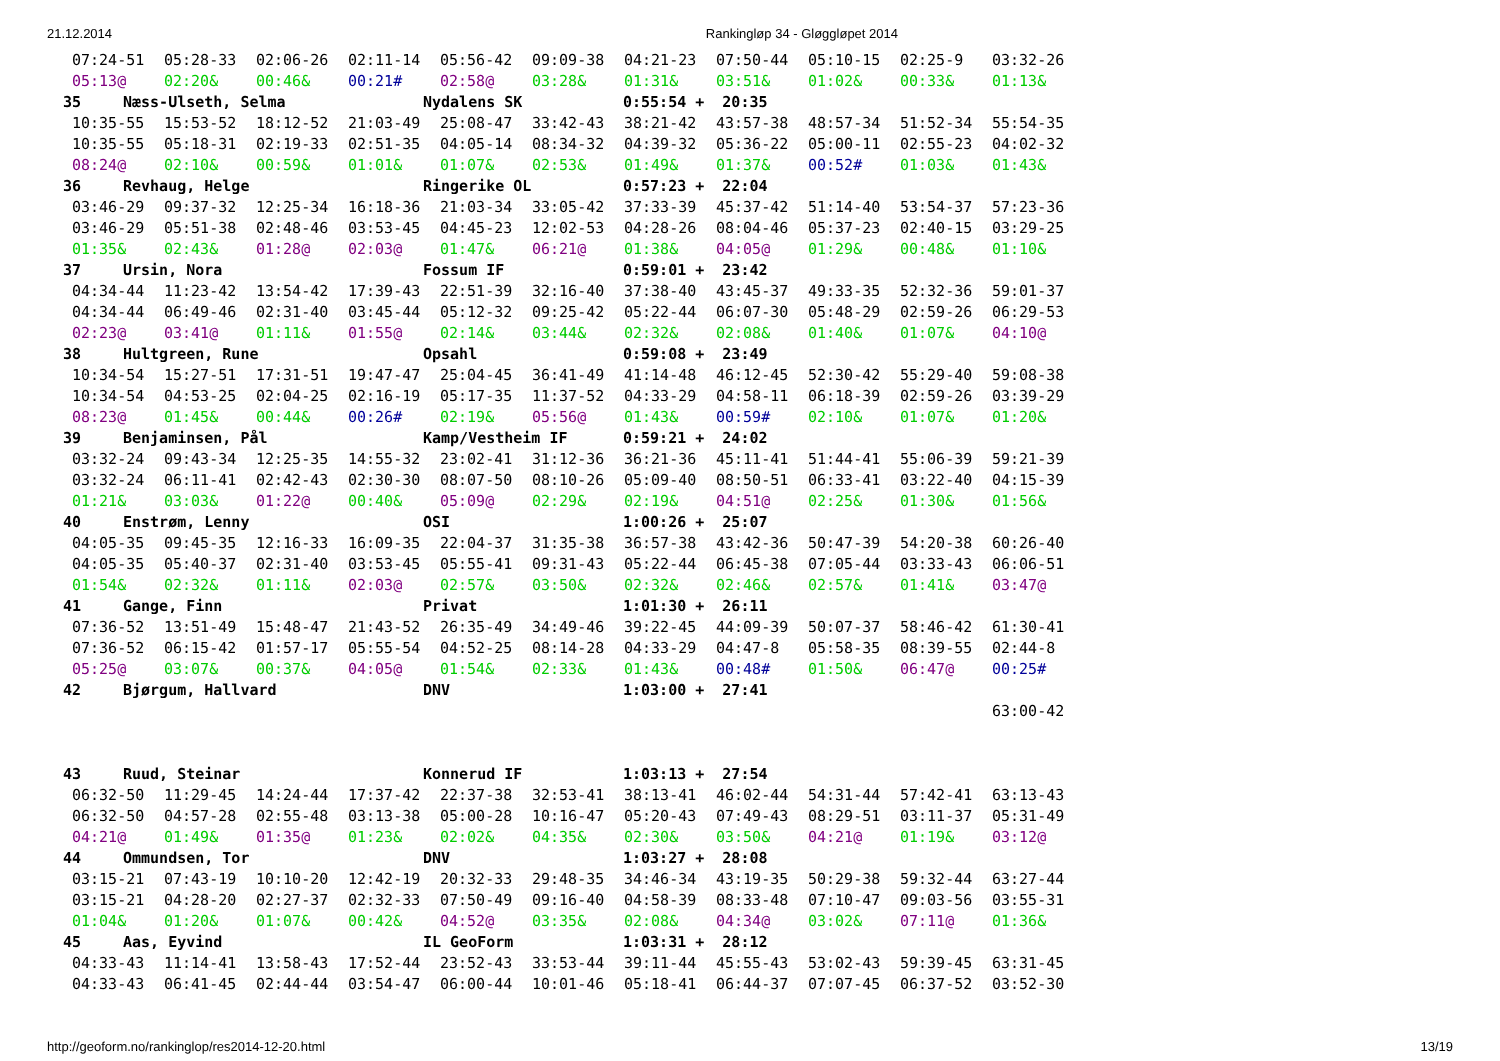21.12.2014 Rankingløp 34 - Gløggløpet 2014
| 07:24-51 | 05:28-33 | 02:06-26 | 02:11-14 | 05:56-42 | 09:09-38 | 04:21-23 | 07:50-44 | 05:10-15 | 02:25-9 | 03:32-26 |
| 05:13@ | 02:20& | 00:46& | 00:21# | 02:58@ | 03:28& | 01:31& | 03:51& | 01:02& | 00:33& | 01:13& |
| 35 Næss-Ulseth, Selma Nydalens SK 0:55:54 + 20:35 | | | | | | | | | | |
| 10:35-55 | 15:53-52 | 18:12-52 | 21:03-49 | 25:08-47 | 33:42-43 | 38:21-42 | 43:57-38 | 48:57-34 | 51:52-34 | 55:54-35 |
| 10:35-55 | 05:18-31 | 02:19-33 | 02:51-35 | 04:05-14 | 08:34-32 | 04:39-32 | 05:36-22 | 05:00-11 | 02:55-23 | 04:02-32 |
| 08:24@ | 02:10& | 00:59& | 01:01& | 01:07& | 02:53& | 01:49& | 01:37& | 00:52# | 01:03& | 01:43& |
| 36 Revhaug, Helge Ringerike OL 0:57:23 + 22:04 | | | | | | | | | | |
| 03:46-29 | 09:37-32 | 12:25-34 | 16:18-36 | 21:03-34 | 33:05-42 | 37:33-39 | 45:37-42 | 51:14-40 | 53:54-37 | 57:23-36 |
| 03:46-29 | 05:51-38 | 02:48-46 | 03:53-45 | 04:45-23 | 12:02-53 | 04:28-26 | 08:04-46 | 05:37-23 | 02:40-15 | 03:29-25 |
| 01:35& | 02:43& | 01:28@ | 02:03@ | 01:47& | 06:21@ | 01:38& | 04:05@ | 01:29& | 00:48& | 01:10& |
| 37 Ursin, Nora Fossum IF 0:59:01 + 23:42 | | | | | | | | | | |
| 04:34-44 | 11:23-42 | 13:54-42 | 17:39-43 | 22:51-39 | 32:16-40 | 37:38-40 | 43:45-37 | 49:33-35 | 52:32-36 | 59:01-37 |
| 04:34-44 | 06:49-46 | 02:31-40 | 03:45-44 | 05:12-32 | 09:25-42 | 05:22-44 | 06:07-30 | 05:48-29 | 02:59-26 | 06:29-53 |
| 02:23@ | 03:41@ | 01:11& | 01:55@ | 02:14& | 03:44& | 02:32& | 02:08& | 01:40& | 01:07& | 04:10@ |
| 38 Hultgreen, Rune Opsahl 0:59:08 + 23:49 | | | | | | | | | | |
| 10:34-54 | 15:27-51 | 17:31-51 | 19:47-47 | 25:04-45 | 36:41-49 | 41:14-48 | 46:12-45 | 52:30-42 | 55:29-40 | 59:08-38 |
| 10:34-54 | 04:53-25 | 02:04-25 | 02:16-19 | 05:17-35 | 11:37-52 | 04:33-29 | 04:58-11 | 06:18-39 | 02:59-26 | 03:39-29 |
| 08:23@ | 01:45& | 00:44& | 00:26# | 02:19& | 05:56@ | 01:43& | 00:59# | 02:10& | 01:07& | 01:20& |
| 39 Benjaminsen, Pål Kamp/Vestheim IF 0:59:21 + 24:02 | | | | | | | | | | |
| 03:32-24 | 09:43-34 | 12:25-35 | 14:55-32 | 23:02-41 | 31:12-36 | 36:21-36 | 45:11-41 | 51:44-41 | 55:06-39 | 59:21-39 |
| 03:32-24 | 06:11-41 | 02:42-43 | 02:30-30 | 08:07-50 | 08:10-26 | 05:09-40 | 08:50-51 | 06:33-41 | 03:22-40 | 04:15-39 |
| 01:21& | 03:03& | 01:22@ | 00:40& | 05:09@ | 02:29& | 02:19& | 04:51@ | 02:25& | 01:30& | 01:56& |
| 40 Enstrøm, Lenny OSI 1:00:26 + 25:07 | | | | | | | | | | |
| 04:05-35 | 09:45-35 | 12:16-33 | 16:09-35 | 22:04-37 | 31:35-38 | 36:57-38 | 43:42-36 | 50:47-39 | 54:20-38 | 60:26-40 |
| 04:05-35 | 05:40-37 | 02:31-40 | 03:53-45 | 05:55-41 | 09:31-43 | 05:22-44 | 06:45-38 | 07:05-44 | 03:33-43 | 06:06-51 |
| 01:54& | 02:32& | 01:11& | 02:03@ | 02:57& | 03:50& | 02:32& | 02:46& | 02:57& | 01:41& | 03:47@ |
| 41 Gange, Finn Privat 1:01:30 + 26:11 | | | | | | | | | | |
| 07:36-52 | 13:51-49 | 15:48-47 | 21:43-52 | 26:35-49 | 34:49-46 | 39:22-45 | 44:09-39 | 50:07-37 | 58:46-42 | 61:30-41 |
| 07:36-52 | 06:15-42 | 01:57-17 | 05:55-54 | 04:52-25 | 08:14-28 | 04:33-29 | 04:47-8 | 05:58-35 | 08:39-55 | 02:44-8 |
| 05:25@ | 03:07& | 00:37& | 04:05@ | 01:54& | 02:33& | 01:43& | 00:48# | 01:50& | 06:47@ | 00:25# |
| 42 Bjørgum, Hallvard DNV 1:03:00 + 27:41 | | | | | | | | | | |
| | | | | | | | | | | 63:00-42 |
| 43 Ruud, Steinar Konnerud IF 1:03:13 + 27:54 | | | | | | | | | | |
| 06:32-50 | 11:29-45 | 14:24-44 | 17:37-42 | 22:37-38 | 32:53-41 | 38:13-41 | 46:02-44 | 54:31-44 | 57:42-41 | 63:13-43 |
| 06:32-50 | 04:57-28 | 02:55-48 | 03:13-38 | 05:00-28 | 10:16-47 | 05:20-43 | 07:49-43 | 08:29-51 | 03:11-37 | 05:31-49 |
| 04:21@ | 01:49& | 01:35@ | 01:23& | 02:02& | 04:35& | 02:30& | 03:50& | 04:21@ | 01:19& | 03:12@ |
| 44 Ommundsen, Tor DNV 1:03:27 + 28:08 | | | | | | | | | | |
| 03:15-21 | 07:43-19 | 10:10-20 | 12:42-19 | 20:32-33 | 29:48-35 | 34:46-34 | 43:19-35 | 50:29-38 | 59:32-44 | 63:27-44 |
| 03:15-21 | 04:28-20 | 02:27-37 | 02:32-33 | 07:50-49 | 09:16-40 | 04:58-39 | 08:33-48 | 07:10-47 | 09:03-56 | 03:55-31 |
| 01:04& | 01:20& | 01:07& | 00:42& | 04:52@ | 03:35& | 02:08& | 04:34@ | 03:02& | 07:11@ | 01:36& |
| 45 Aas, Eyvind IL GeoForm 1:03:31 + 28:12 | | | | | | | | | | |
| 04:33-43 | 11:14-41 | 13:58-43 | 17:52-44 | 23:52-43 | 33:53-44 | 39:11-44 | 45:55-43 | 53:02-43 | 59:39-45 | 63:31-45 |
| 04:33-43 | 06:41-45 | 02:44-44 | 03:54-47 | 06:00-44 | 10:01-46 | 05:18-41 | 06:44-37 | 07:07-45 | 06:37-52 | 03:52-30 |
http://geoform.no/rankinglop/res2014-12-20.html 13/19